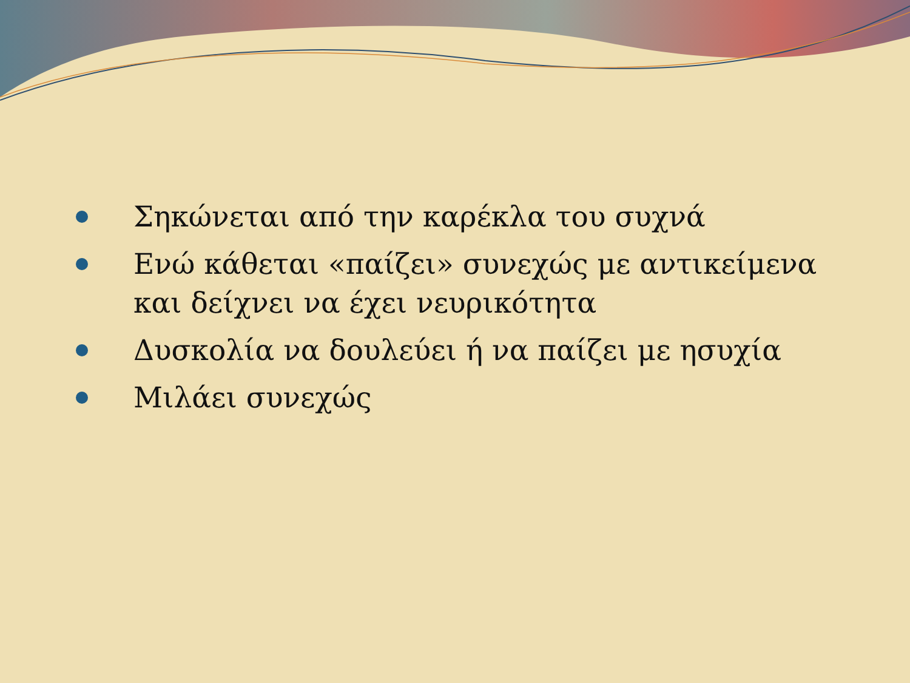Σηκώνεται από την καρέκλα του συχνά
Ενώ κάθεται «παίζει» συνεχώς με αντικείμενα και δείχνει να έχει νευρικότητα
Δυσκολία να δουλεύει ή να παίζει με ησυχία
Μιλάει συνεχώς